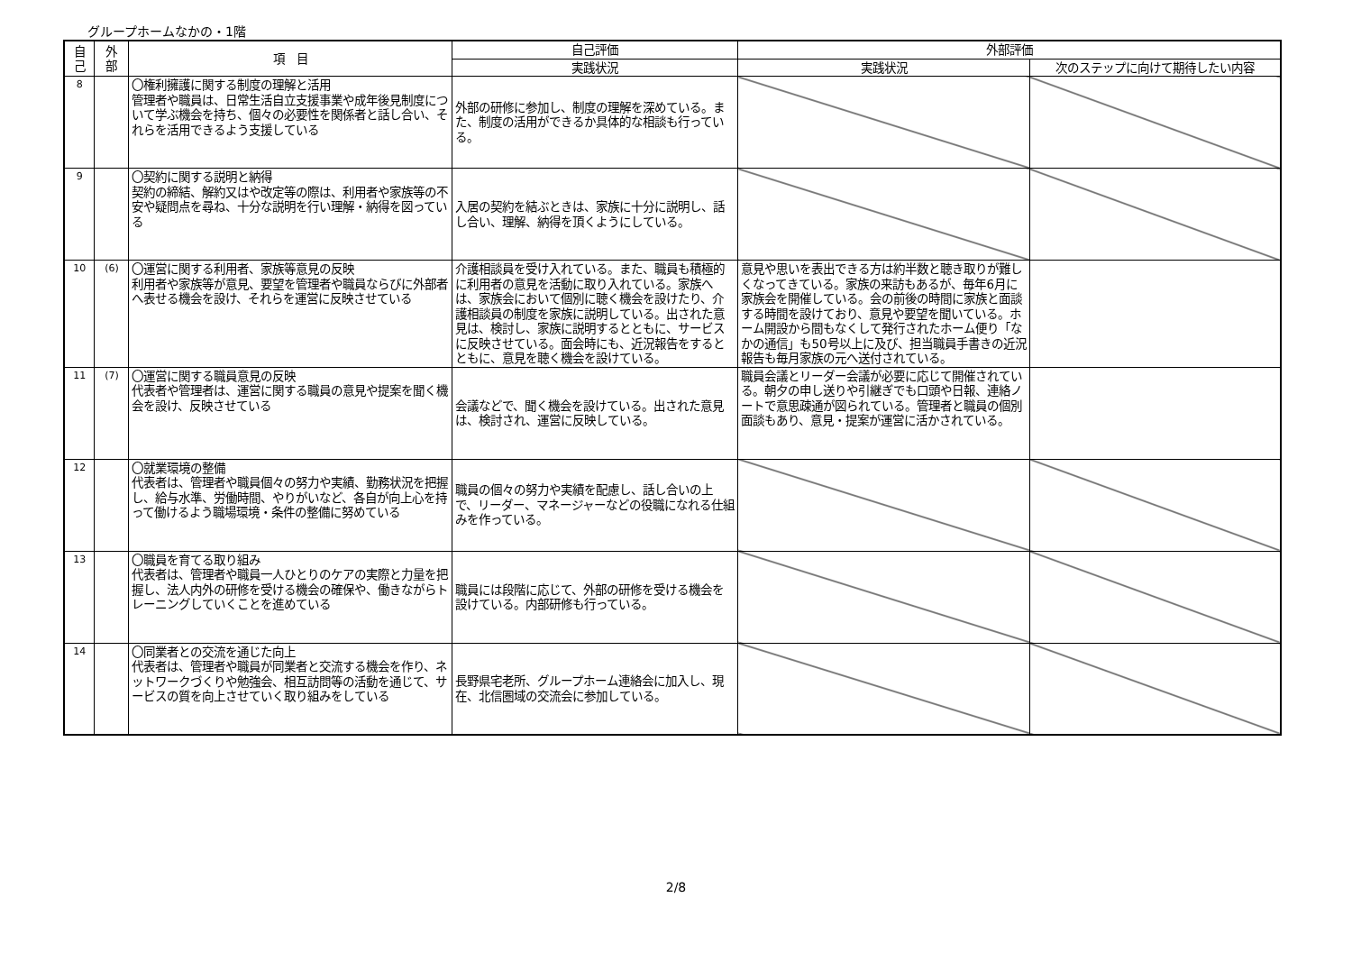グループホームなかの・1階
| 自 己 | 外 部 | 項 目 | 自己評価 | 外部評価 | |
| --- | --- | --- | --- | --- | --- |
| | | | 実践状況 | 実践状況 | 次のステップに向けて期待したい内容 |
| 8 | | 〇権利擁護に関する制度の理解と活用 管理者や職員は、日常生活自立支援事業や成年後見制度について学ぶ機会を持ち、個々の必要性を関係者と話し合い、それらを活用できるよう支援している | 外部の研修に参加し、制度の理解を深めている。また、制度の活用ができるか具体的な相談も行っている。 | | |
| 9 | | 〇契約に関する説明と納得 契約の締結、解約又はや改定等の際は、利用者や家族等の不安や疑問点を尋ね、十分な説明を行い理解・納得を図っている | 入居の契約を結ぶときは、家族に十分に説明し、話し合い、理解、納得を頂くようにしている。 | | |
| 10 | (6) | 〇運営に関する利用者、家族等意見の反映 利用者や家族等が意見、要望を管理者や職員ならびに外部者へ表せる機会を設け、それらを運営に反映させている | 介護相談員を受け入れている。また、職員も積極的に利用者の意見を活動に取り入れている。家族へは、家族会において個別に聴く機会を設けたり、介護相談員の制度を家族に説明している。出された意見は、検討し、家族に説明するとともに、サービスに反映させている。面会時にも、近況報告をするとともに、意見を聴く機会を設けている。 | 意見や思いを表出できる方は約半数と聴き取りが難しくなってきている。家族の来訪もあるが、毎年6月に家族会を開催している。会の前後の時間に家族と面談する時間を設けており、意見や要望を聞いている。ホーム開設から間もなくして発行されたホーム便り「なかの通信」も50号以上に及び、担当職員手書きの近況報告も毎月家族の元へ送付されている。 | |
| 11 | (7) | 〇運営に関する職員意見の反映 代表者や管理者は、運営に関する職員の意見や提案を聞く機会を設け、反映させている | 会議などで、聞く機会を設けている。出された意見は、検討され、運営に反映している。 | 職員会議とリーダー会議が必要に応じて開催されている。朝夕の申し送りや引継ぎでも口頭や日報、連絡ノートで意思疎通が図られている。管理者と職員の個別面談もあり、意見・提案が運営に活かされている。 | |
| 12 | | 〇就業環境の整備 代表者は、管理者や職員個々の努力や実績、勤務状況を把握し、給与水準、労働時間、やりがいなど、各自が向上心を持って働けるよう職場環境・条件の整備に努めている | 職員の個々の努力や実績を配慮し、話し合いの上で、リーダー、マネージャーなどの役職になれる仕組みを作っている。 | | |
| 13 | | 〇職員を育てる取り組み 代表者は、管理者や職員一人ひとりのケアの実際と力量を把握し、法人内外の研修を受ける機会の確保や、働きながらトレーニングしていくことを進めている | 職員には段階に応じて、外部の研修を受ける機会を設けている。内部研修も行っている。 | | |
| 14 | | 〇同業者との交流を通じた向上 代表者は、管理者や職員が同業者と交流する機会を作り、ネットワークづくりや勉強会、相互訪問等の活動を通じて、サービスの質を向上させていく取り組みをしている | 長野県宅老所、グループホーム連絡会に加入し、現在、北信圏域の交流会に参加している。 | | |
2/8